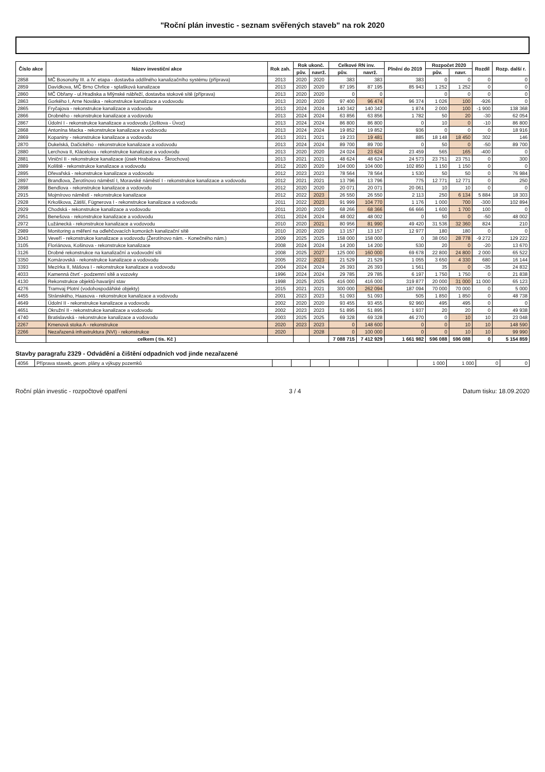"Roční plán investic - seznam svěřených staveb" na rok 2020
| Číslo akce | Název investiční akce | Rok zah. | Rok ukonč. | | Celkové RN inv. | | Plnění do 2019 | Rozpočet 2020 | | Rozdíl | Rozp. další r. |
| --- | --- | --- | --- | --- | --- | --- | --- | --- | --- | --- | --- |
| | | | pův. | navrž. | pův. | navrž. | | pův. | navr. | | |
| 2858 | MČ Bosonohy III. a IV. etapa - dostavba oddílného kanalizačního systému (příprava) | 2013 | 2020 | 2020 | 383 | 383 | 383 | 0 | 0 | 0 | 0 |
| 2859 | Davídkova, MČ Brno Chrlice - splašková kanalizace | 2013 | 2020 | 2020 | 87 195 | 87 195 | 85 943 | 1 252 | 1 252 | 0 | 0 |
| 2860 | MČ Obřany - ul.Hradiska a Mlýnské nábřeží, dostavba stokové sítě (příprava) | 2013 | 2020 | 2020 | 0 | 0 | | 0 | 0 | 0 | 0 |
| 2863 | Gorkého I, Arne Nováka - rekonstrukce kanalizace a vodovodu | 2013 | 2020 | 2020 | 97 400 | 96 474 | 96 374 | 1 026 | 100 | -926 | 0 |
| 2865 | Fryčajova - rekonstrukce kanalizace a vodovodu | 2013 | 2024 | 2024 | 140 342 | 140 342 | 1 874 | 2 000 | 100 | -1 900 | 138 368 |
| 2866 | Drobného - rekonstrukce kanalizace a vodovodu | 2013 | 2024 | 2024 | 63 856 | 63 856 | 1 782 | 50 | 20 | -30 | 62 054 |
| 2867 | Údolní I - rekonstrukce kanalizace a vodovodu (Joštova - Úvoz) | 2013 | 2024 | 2024 | 86 800 | 86 800 | 0 | 10 | 0 | -10 | 86 800 |
| 2868 | Antonína Macka - rekonstrukce kanalizace a vodovodu | 2013 | 2024 | 2024 | 19 852 | 19 852 | 936 | 0 | 0 | 0 | 18 916 |
| 2869 | Kopaniny - rekonstrukce kanalizace a vodovodu | 2013 | 2021 | 2021 | 19 233 | 19 481 | 885 | 18 148 | 18 450 | 302 | 146 |
| 2870 | Dukelská, Dačického - rekonstrukce kanalizace a vodovodu | 2013 | 2024 | 2024 | 89 700 | 89 700 | 0 | 50 | 0 | -50 | 89 700 |
| 2880 | Lerchova II, Klácelova - rekonstrukce kanalizace a vodovodu | 2013 | 2020 | 2020 | 24 024 | 23 624 | 23 459 | 565 | 165 | -400 | 0 |
| 2881 | Viniční II - rekonstrukce kanalizace (úsek Hrabalova - Škrochova) | 2013 | 2021 | 2021 | 48 624 | 48 624 | 24 573 | 23 751 | 23 751 | 0 | 300 |
| 2889 | Koliště - rekonstrukce kanalizace a vodovodu | 2012 | 2020 | 2020 | 104 000 | 104 000 | 102 850 | 1 150 | 1 150 | 0 | 0 |
| 2895 | Dřevařská - rekonstrukce kanalizace a vodovodu | 2012 | 2023 | 2023 | 78 564 | 78 564 | 1 530 | 50 | 50 | 0 | 76 984 |
| 2897 | Brandlova, Žerotínovo náměstí I, Moravské náměstí I - rekonstrukce kanalizace a vodovodu | 2012 | 2021 | 2021 | 13 796 | 13 796 | 775 | 12 771 | 12 771 | 0 | 250 |
| 2898 | Bendlova - rekonstrukce kanalizace a vodovodu | 2012 | 2020 | 2020 | 20 071 | 20 071 | 20 061 | 10 | 10 | 0 | 0 |
| 2915 | Mojmírovo náměstí - rekonstrukce kanalizace | 2012 | 2022 | 2023 | 26 550 | 26 550 | 2 113 | 250 | 6 134 | 5 884 | 18 303 |
| 2928 | Krkoškova, Zátiší, Fügnerova I - rekonstrukce kanalizace a vodovodu | 2011 | 2022 | 2023 | 91 999 | 104 770 | 1 176 | 1 000 | 700 | -300 | 102 894 |
| 2929 | Chodská - rekonstrukce kanalizace a vodovodu | 2011 | 2020 | 2020 | 68 266 | 68 366 | 66 666 | 1 600 | 1 700 | 100 | 0 |
| 2951 | Benešova - rekonstrukce kanalizace a vodovodu | 2011 | 2024 | 2024 | 48 002 | 48 002 | 0 | 50 | 0 | -50 | 48 002 |
| 2972 | Lužánecká - rekonstrukce kanalizace a vodovodu | 2010 | 2020 | 2021 | 80 956 | 81 990 | 49 420 | 31 536 | 32 360 | 824 | 210 |
| 2989 | Monitoring a měření na odlehčovacích komorách kanalizační sítě | 2010 | 2020 | 2020 | 13 157 | 13 157 | 12 977 | 180 | 180 | 0 | 0 |
| 3043 | Veveří - rekonstrukce kanalizace a vodovodu (Žerotínovo nám. - Konečného nám.) | 2009 | 2025 | 2025 | 158 000 | 158 000 | 0 | 38 050 | 28 778 | -9 272 | 129 222 |
| 3105 | Floriánova, Košinova - rekonstrukce kanalizace | 2008 | 2024 | 2024 | 14 200 | 14 200 | 530 | 20 | 0 | -20 | 13 670 |
| 3126 | Drobné rekonstrukce na kanalizační a vodovodní síti | 2008 | 2025 | 2027 | 125 000 | 160 000 | 69 678 | 22 800 | 24 800 | 2 000 | 65 522 |
| 3350 | Komárovská - rekonstrukce kanalizace a vodovodu | 2005 | 2022 | 2023 | 21 529 | 21 529 | 1 055 | 3 650 | 4 330 | 680 | 16 144 |
| 3393 | Mezírka II, Mášova I - rekonstrukce kanalizace a vodovodu | 2004 | 2024 | 2024 | 26 393 | 26 393 | 1 561 | 35 | 0 | -35 | 24 832 |
| 4033 | Kamenná čtvrť - podzemní sítě a vozovky | 1996 | 2024 | 2024 | 29 785 | 29 785 | 6 197 | 1 750 | 1 750 | 0 | 21 838 |
| 4130 | Rekonstrukce objektů-havarijní stav | 1998 | 2025 | 2025 | 416 000 | 416 000 | 319 877 | 20 000 | 31 000 | 11 000 | 65 123 |
| 4276 | Tramvaj Plotní (vodohospodářské objekty) | 2015 | 2021 | 2021 | 300 000 | 262 094 | 187 094 | 70 000 | 70 000 | 0 | 5 000 |
| 4455 | Stránského, Haasova - rekonstrukce kanalizace a vodovodu | 2001 | 2023 | 2023 | 51 093 | 51 093 | 505 | 1 850 | 1 850 | 0 | 48 738 |
| 4649 | Údolní II - rekonstrukce kanalizace a vodovodu | 2002 | 2020 | 2020 | 93 455 | 93 455 | 92 960 | 495 | 495 | 0 | 0 |
| 4651 | Okružní II - rekonstrukce kanalizace a vodovodu | 2002 | 2023 | 2023 | 51 895 | 51 895 | 1 937 | 20 | 20 | 0 | 49 938 |
| 4740 | Bratislavská - rekonstrukce kanalizace a vodovodu | 2003 | 2025 | 2025 | 69 328 | 69 328 | 46 270 | 0 | 10 | 10 | 23 048 |
| 2267 | Kmenová stoka A - rekonstrukce | 2020 | 2023 | 2023 | 0 | 148 600 | 0 | 0 | 10 | 10 | 148 590 |
| 2266 | Nezařazená infrastruktura (NVI) - rekonstrukce | 2020 | | 2028 | 0 | 100 000 | 0 | 0 | 10 | 10 | 99 990 |
| | celkem ( tis. Kč ) | | | | 7 088 715 | 7 412 929 | 1 661 982 | 596 088 | 596 088 | 0 | 5 154 859 |
Stavby paragrafu 2329 - Odvádění a čištění odpadních vod jinde nezařazené
| 4056 | Příprava staveb, geom. plány a výkupy pozemků | | | | | | | 1 000 | 1 000 | 0 | 0 |
Roční plán investic - rozpočtové opatření 3 / 4 Datum tisku: 18.09.2020